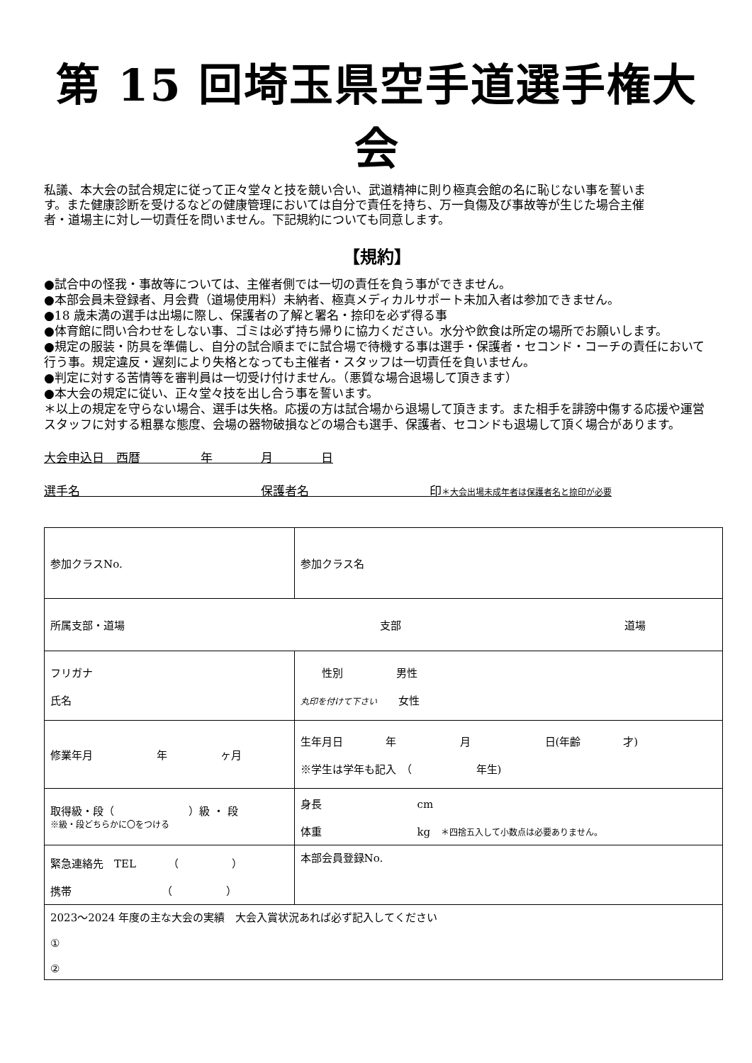第 15 回埼玉県空手道選手権大会
私議、本大会の試合規定に従って正々堂々と技を競い合い、武道精神に則り極真会館の名に恥じない事を誓います。また健康診断を受けるなどの健康管理においては自分で責任を持ち、万一負傷及び事故等が生じた場合主催者・道場主に対し一切責任を問いません。下記規約についても同意します。
【規約】
●試合中の怪我・事故等については、主催者側では一切の責任を負う事ができません。
●本部会員未登録者、月会費（道場使用料）未納者、極真メディカルサポート未加入者は参加できません。
●18 歳未満の選手は出場に際し、保護者の了解と署名・捺印を必ず得る事
●体育館に問い合わせをしない事、ゴミは必ず持ち帰りに協力ください。水分や飲食は所定の場所でお願いします。
●規定の服装・防具を準備し、自分の試合順までに試合場で待機する事は選手・保護者・セコンド・コーチの責任において行う事。規定違反・遅刻により失格となっても主催者・スタッフは一切責任を負いません。
●判定に対する苦情等を審判員は一切受け付けません。（悪質な場合退場して頂きます）
●本大会の規定に従い、正々堂々技を出し合う事を誓います。
＊以上の規定を守らない場合、選手は失格。応援の方は試合場から退場して頂きます。また相手を誹謗中傷する応援や運営スタッフに対する粗暴な態度、会場の器物破損などの場合も選手、保護者、セコンドも退場して頂く場合があります。
大会申込日　西暦　　　　　年　　　　月　　　　日
選手名　　　　　　　　　　　　　　　保護者名　　　　　　　　　　印＊大会出場未成年者は保護者名と捺印が必要
| 参加クラスNo. | 参加クラス名 | | | |
| 所属支部・道場 支部 道場 | | | | |
| フリガナ 氏名 | | | | 性別 男性 丸印を付けて下さい 女性 |
| 修業年月 年 ヶ月 | | 生年月日 年 月 日(年齢 才) ※学生は学年も記入 （ 年生) | | |
| 取得級・段（ ）級 ・ 段 ※級・段どちらかに〇をつける | | 身長 cm 体重 kg ＊四捨五入して小数点は必要ありません。 | | |
| 緊急連絡先 TEL （ ） 携帯 （ ） | | | 本部会員登録No. | |
| 2023～2024 年度の主な大会の実績 大会入賞状況あれば必ず記入してください ① ② | | | | |